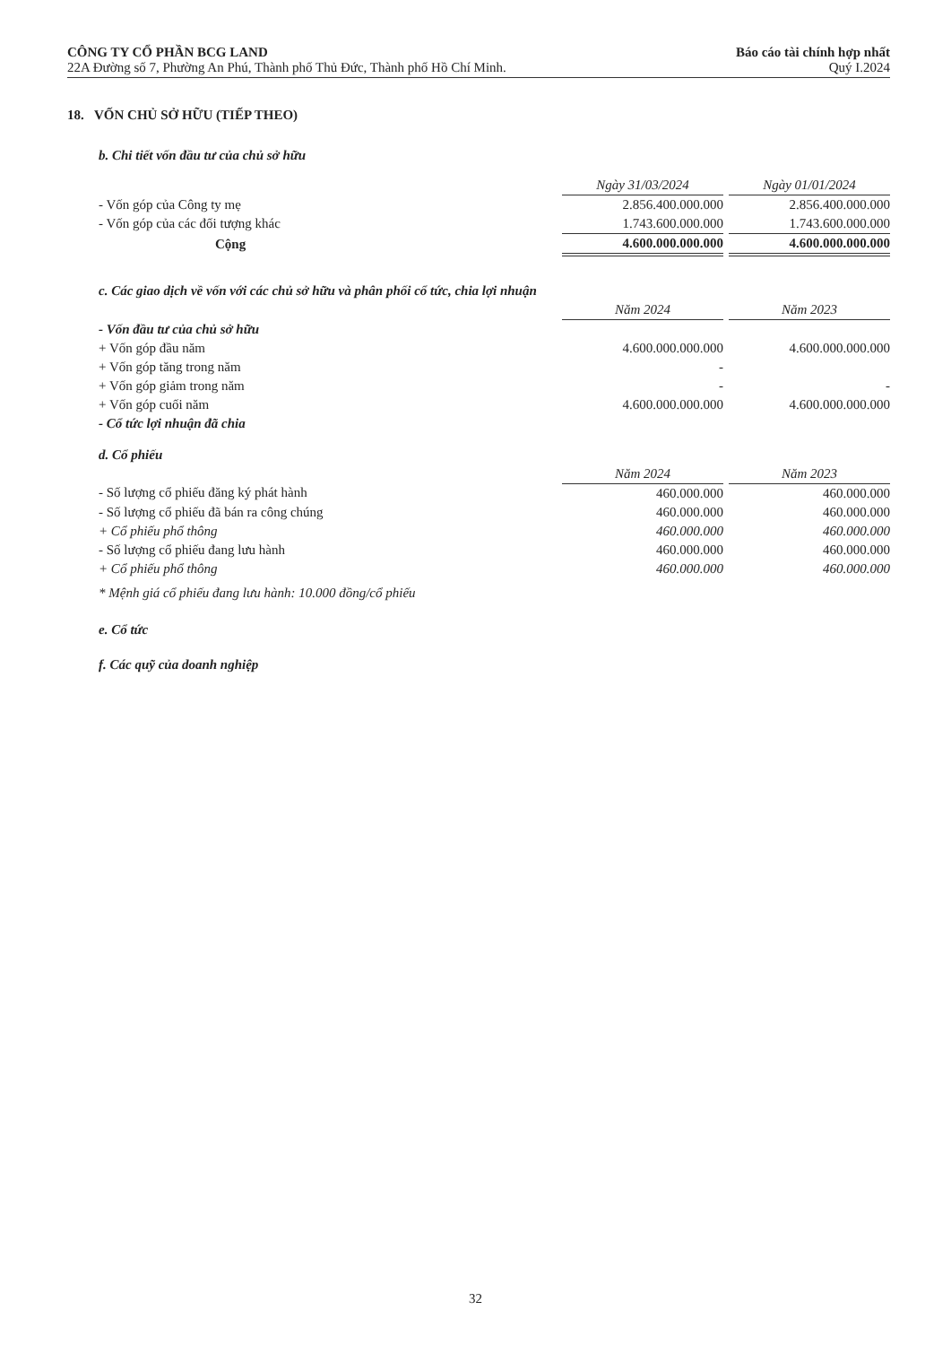CÔNG TY CỔ PHẦN BCG LAND Báo cáo tài chính hợp nhất
22A Đường số 7, Phường An Phú, Thành phố Thủ Đức, Thành phố Hồ Chí Minh. Quý I.2024
18. VỐN CHỦ SỞ HỮU (TIẾP THEO)
b. Chi tiết vốn đầu tư của chủ sở hữu
| | Ngày 31/03/2024 | | Ngày 01/01/2024 |
| - Vốn góp của Công ty mẹ | 2.856.400.000.000 | | 2.856.400.000.000 |
| - Vốn góp của các đối tượng khác | 1.743.600.000.000 | | 1.743.600.000.000 |
| Cộng | 4.600.000.000.000 | | 4.600.000.000.000 |
c. Các giao dịch về vốn với các chủ sở hữu và phân phối cổ tức, chia lợi nhuận
| | Năm 2024 | | Năm 2023 |
| - Vốn đầu tư của chủ sở hữu | | | |
| + Vốn góp đầu năm | 4.600.000.000.000 | | 4.600.000.000.000 |
| + Vốn góp tăng trong năm | - | | |
| + Vốn góp giảm trong năm | - | | - |
| + Vốn góp cuối năm | 4.600.000.000.000 | | 4.600.000.000.000 |
| - Cổ tức lợi nhuận đã chia | | | |
d. Cổ phiếu
| | Năm 2024 | | Năm 2023 |
| - Số lượng cổ phiếu đăng ký phát hành | 460.000.000 | | 460.000.000 |
| - Số lượng cổ phiếu đã bán ra công chúng | 460.000.000 | | 460.000.000 |
| + Cổ phiếu phổ thông | 460.000.000 | | 460.000.000 |
| - Số lượng cổ phiếu đang lưu hành | 460.000.000 | | 460.000.000 |
| + Cổ phiếu phổ thông | 460.000.000 | | 460.000.000 |
* Mệnh giá cổ phiếu đang lưu hành: 10.000 đồng/cổ phiếu
e. Cổ tức
f. Các quỹ của doanh nghiệp
32